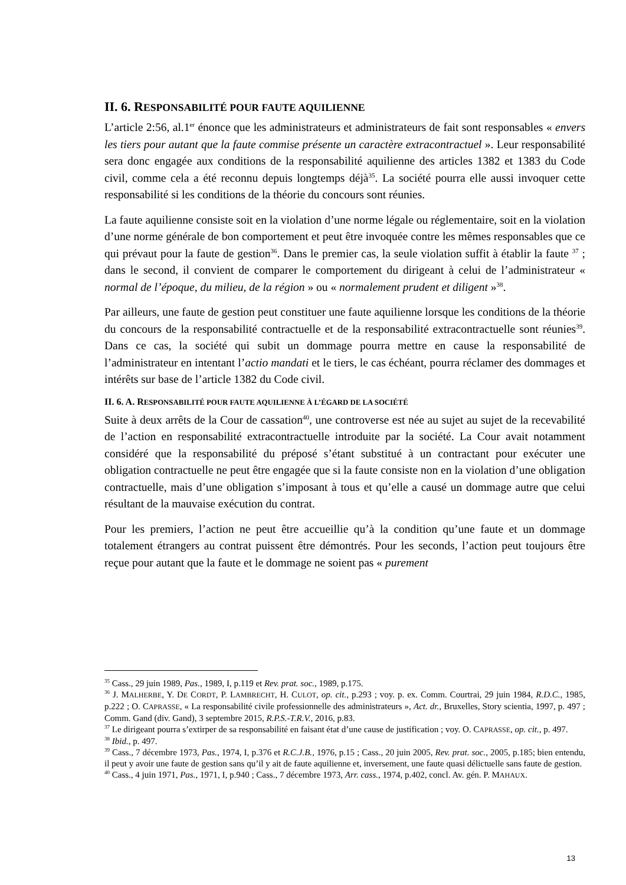II. 6. RESPONSABILITÉ POUR FAUTE AQUILIENNE
L’article 2:56, al.1<sup>er</sup> énonce que les administrateurs et administrateurs de fait sont responsables « envers les tiers pour autant que la faute commise présente un caractère extracontractuel ». Leur responsabilité sera donc engagée aux conditions de la responsabilité aquilienne des articles 1382 et 1383 du Code civil, comme cela a été reconnu depuis longtemps déjà<sup>35</sup>. La société pourra elle aussi invoquer cette responsabilité si les conditions de la théorie du concours sont réunies.
La faute aquilienne consiste soit en la violation d’une norme légale ou réglementaire, soit en la violation d’une norme générale de bon comportement et peut être invoquée contre les mêmes responsables que ce qui prévaut pour la faute de gestion<sup>36</sup>. Dans le premier cas, la seule violation suffit à établir la faute <sup>37</sup> ; dans le second, il convient de comparer le comportement du dirigeant à celui de l’administrateur « normal de l’époque, du milieu, de la région » ou « normalement prudent et diligent »<sup>38</sup>.
Par ailleurs, une faute de gestion peut constituer une faute aquilienne lorsque les conditions de la théorie du concours de la responsabilité contractuelle et de la responsabilité extracontractuelle sont réunies<sup>39</sup>. Dans ce cas, la société qui subit un dommage pourra mettre en cause la responsabilité de l’administrateur en intentant l’actio mandati et le tiers, le cas échéant, pourra réclamer des dommages et intérêts sur base de l’article 1382 du Code civil.
II. 6. A. RESPONSABILITÉ POUR FAUTE AQUILIENNE À L’ÉGARD DE LA SOCIÉTÉ
Suite à deux arrêts de la Cour de cassation<sup>40</sup>, une controverse est née au sujet au sujet de la recevabilité de l’action en responsabilité extracontractuelle introduite par la société. La Cour avait notamment considéré que la responsabilité du préposé s’étant substitué à un contractant pour exécuter une obligation contractuelle ne peut être engagée que si la faute consiste non en la violation d’une obligation contractuelle, mais d’une obligation s’imposant à tous et qu’elle a causé un dommage autre que celui résultant de la mauvaise exécution du contrat.
Pour les premiers, l’action ne peut être accueillie qu’à la condition qu’une faute et un dommage totalement étrangers au contrat puissent être démontrés. Pour les seconds, l’action peut toujours être reçue pour autant que la faute et le dommage ne soient pas « purement
<sup>35</sup> Cass., 29 juin 1989, Pas., 1989, I, p.119 et Rev. prat. soc., 1989, p.175.
<sup>36</sup> J. MALHERBE, Y. DE CORDT, P. LAMBRECHT, H. CULOT, op. cit., p.293 ; voy. p. ex. Comm. Courtrai, 29 juin 1984, R.D.C., 1985, p.222 ; O. CAPRASSE, « La responsabilité civile professionnelle des administrateurs », Act. dr., Bruxelles, Story scientia, 1997, p. 497 ; Comm. Gand (div. Gand), 3 septembre 2015, R.P.S.-T.R.V., 2016, p.83.
<sup>37</sup> Le dirigeant pourra s’extirper de sa responsabilité en faisant état d’une cause de justification ; voy. O. CAPRASSE, op. cit., p. 497.
<sup>38</sup> Ibid., p. 497.
<sup>39</sup> Cass., 7 décembre 1973, Pas., 1974, I, p.376 et R.C.J.B., 1976, p.15 ; Cass., 20 juin 2005, Rev. prat. soc., 2005, p.185; bien entendu, il peut y avoir une faute de gestion sans qu’il y ait de faute aquilienne et, inversement, une faute quasi délictuelle sans faute de gestion.
<sup>40</sup> Cass., 4 juin 1971, Pas., 1971, I, p.940 ; Cass., 7 décembre 1973, Arr. cass., 1974, p.402, concl. Av. gén. P. MAHAUX.
13